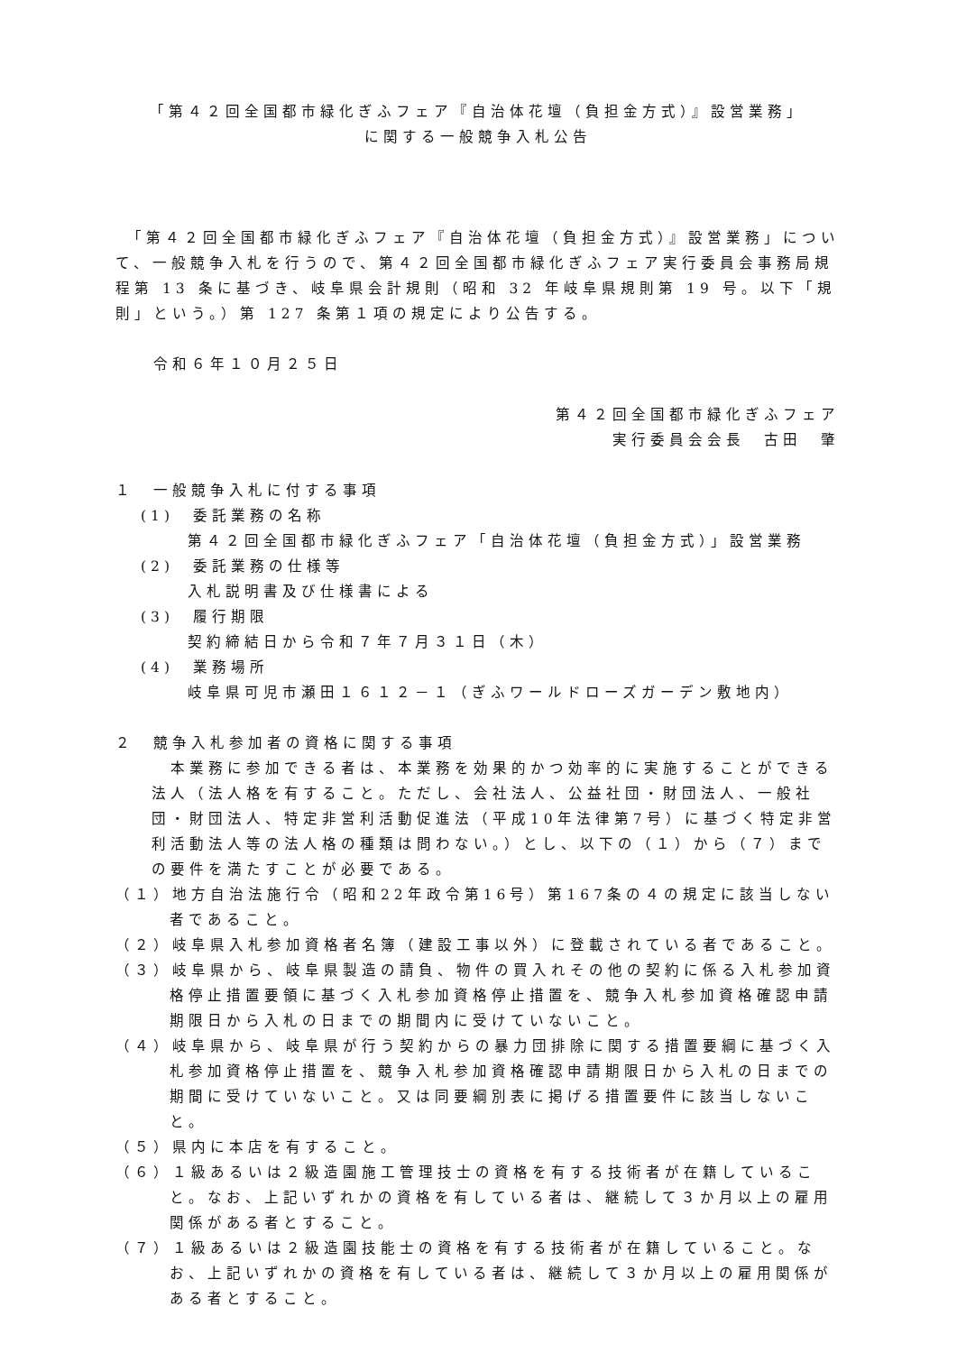「第４２回全国都市緑化ぎふフェア『自治体花壇（負担金方式）』設営業務」
に関する一般競争入札公告
　「第４２回全国都市緑化ぎふフェア『自治体花壇（負担金方式）』設営業務」について、一般競争入札を行うので、第４２回全国都市緑化ぎふフェア実行委員会事務局規程第 13 条に基づき、岐阜県会計規則（昭和 32 年岐阜県規則第 19 号。以下「規則」という。）第 127 条第１項の規定により公告する。
　　令和６年１０月２５日
第４２回全国都市緑化ぎふフェア
実行委員会会長　古田　肇
１　一般競争入札に付する事項
(1)　委託業務の名称
第４２回全国都市緑化ぎふフェア「自治体花壇（負担金方式）」設営業務
(2)　委託業務の仕様等
入札説明書及び仕様書による
(3)　履行期限
契約締結日から令和７年７月３１日（木）
(4)　業務場所
岐阜県可児市瀬田１６１２－１（ぎふワールドローズガーデン敷地内）
２　競争入札参加者の資格に関する事項
　本業務に参加できる者は、本業務を効果的かつ効率的に実施することができる法人（法人格を有すること。ただし、会社法人、公益社団・財団法人、一般社団・財団法人、特定非営利活動促進法（平成10年法律第7号）に基づく特定非営利活動法人等の法人格の種類は問わない。）とし、以下の（１）から（７）までの要件を満たすことが必要である。
（１）地方自治法施行令（昭和22年政令第16号）第167条の４の規定に該当しない者であること。
（２）岐阜県入札参加資格者名簿（建設工事以外）に登載されている者であること。
（３）岐阜県から、岐阜県製造の請負、物件の買入れその他の契約に係る入札参加資格停止措置要領に基づく入札参加資格停止措置を、競争入札参加資格確認申請期限日から入札の日までの期間内に受けていないこと。
（４）岐阜県から、岐阜県が行う契約からの暴力団排除に関する措置要綱に基づく入札参加資格停止措置を、競争入札参加資格確認申請期限日から入札の日までの期間に受けていないこと。又は同要綱別表に掲げる措置要件に該当しないこと。
（５）県内に本店を有すること。
（６）１級あるいは２級造園施工管理技士の資格を有する技術者が在籍していること。なお、上記いずれかの資格を有している者は、継続して３か月以上の雇用関係がある者とすること。
（７）１級あるいは２級造園技能士の資格を有する技術者が在籍していること。なお、上記いずれかの資格を有している者は、継続して３か月以上の雇用関係がある者とすること。